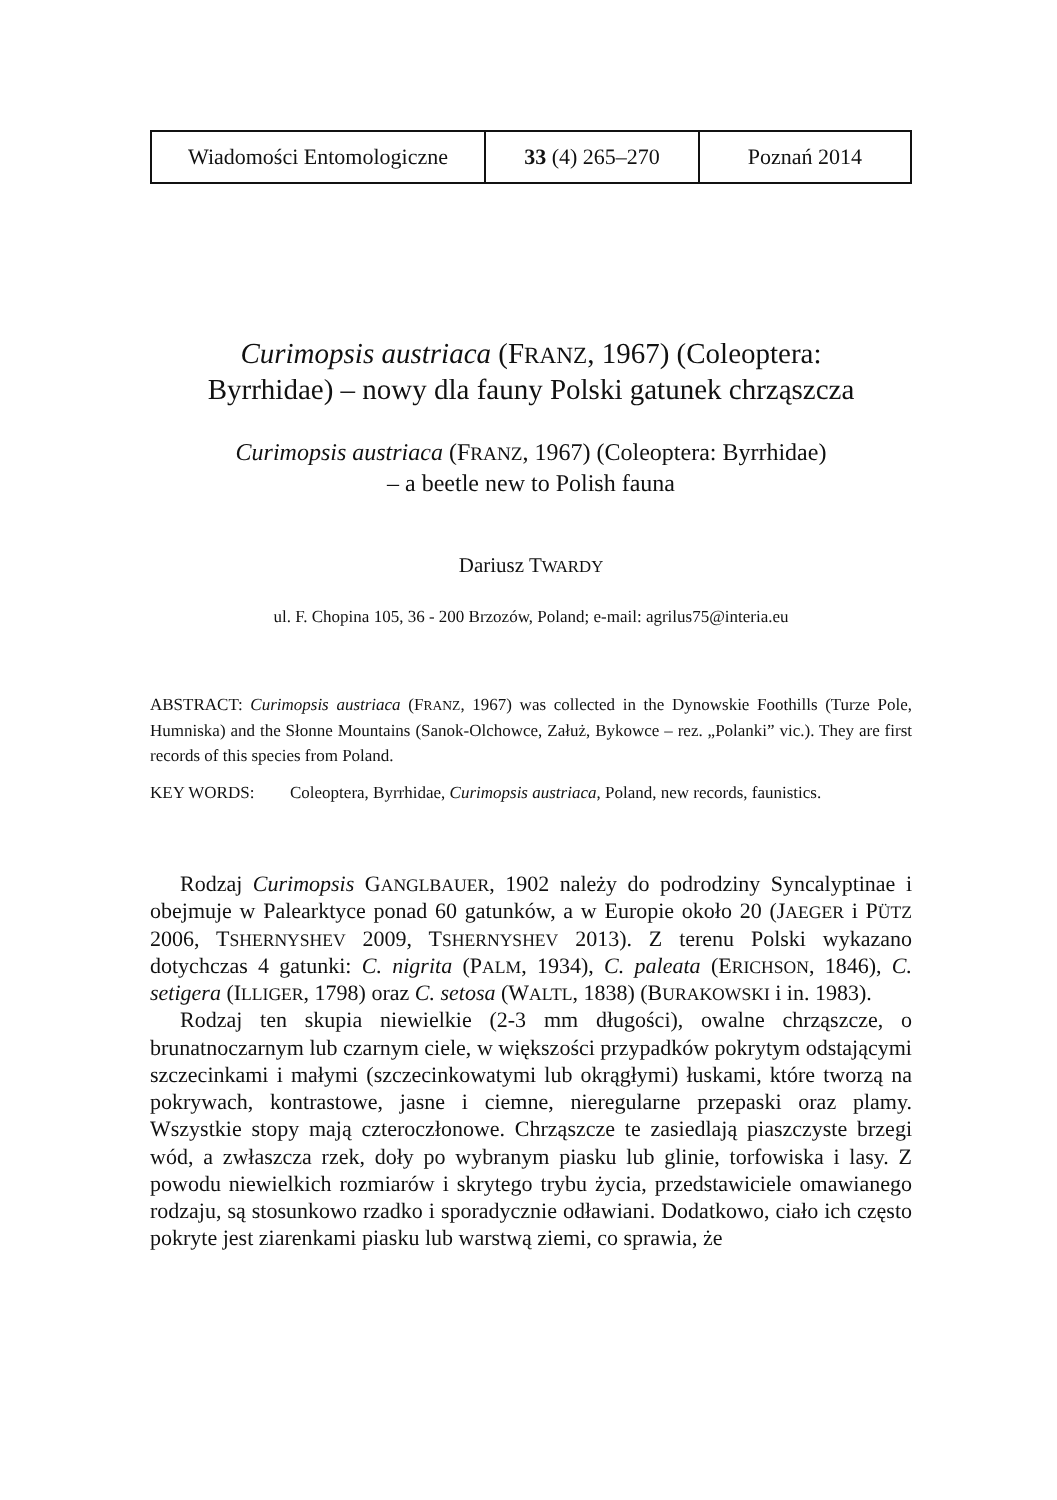| Wiadomości Entomologiczne | 33 (4) 265–270 | Poznań 2014 |
Curimopsis austriaca (FRANZ, 1967) (Coleoptera:
Byrrhidae) – nowy dla fauny Polski gatunek chrząszcza
Curimopsis austriaca (FRANZ, 1967) (Coleoptera: Byrrhidae)
– a beetle new to Polish fauna
Dariusz TWARDY
ul. F. Chopina 105, 36 - 200 Brzozów, Poland; e-mail: agrilus75@interia.eu
ABSTRACT: Curimopsis austriaca (FRANZ, 1967) was collected in the Dynowskie Foothills (Turze Pole, Humniska) and the Słonne Mountains (Sanok-Olchowce, Załuż, Bykowce – rez. „Polanki” vic.). They are first records of this species from Poland.
KEY WORDS: Coleoptera, Byrrhidae, Curimopsis austriaca, Poland, new records, faunistics.
Rodzaj Curimopsis GANGLBAUER, 1902 należy do podrodziny Syncalyptinae i obejmuje w Palearktyce ponad 60 gatunków, a w Europie około 20 (JAEGER i PÜTZ 2006, TSHERNYSHEV 2009, TSHERNYSHEV 2013). Z terenu Polski wykazano dotychczas 4 gatunki: C. nigrita (PALM, 1934), C. paleata (ERICHSON, 1846), C. setigera (ILLIGER, 1798) oraz C. setosa (WALTL, 1838) (BURAKOWSKI i in. 1983).
Rodzaj ten skupia niewielkie (2-3 mm długości), owalne chrząszcze, o brunatnoczarnym lub czarnym ciele, w większości przypadków pokrytym odstającymi szczecinkami i małymi (szczecinkowatymi lub okrągłymi) łuskami, które tworzą na pokrywach, kontrastowe, jasne i ciemne, nieregularne przepaski oraz plamy. Wszystkie stopy mają czteroczłonowe. Chrząszcze te zasiedlają piaszczyste brzegi wód, a zwłaszcza rzek, doły po wybranym piasku lub glinie, torfowiska i lasy. Z powodu niewielkich rozmiarów i skrytego trybu życia, przedstawiciele omawianego rodzaju, są stosunkowo rzadko i sporadycznie odławiani. Dodatkowo, ciało ich często pokryte jest ziarenkami piasku lub warstwą ziemi, co sprawia, że